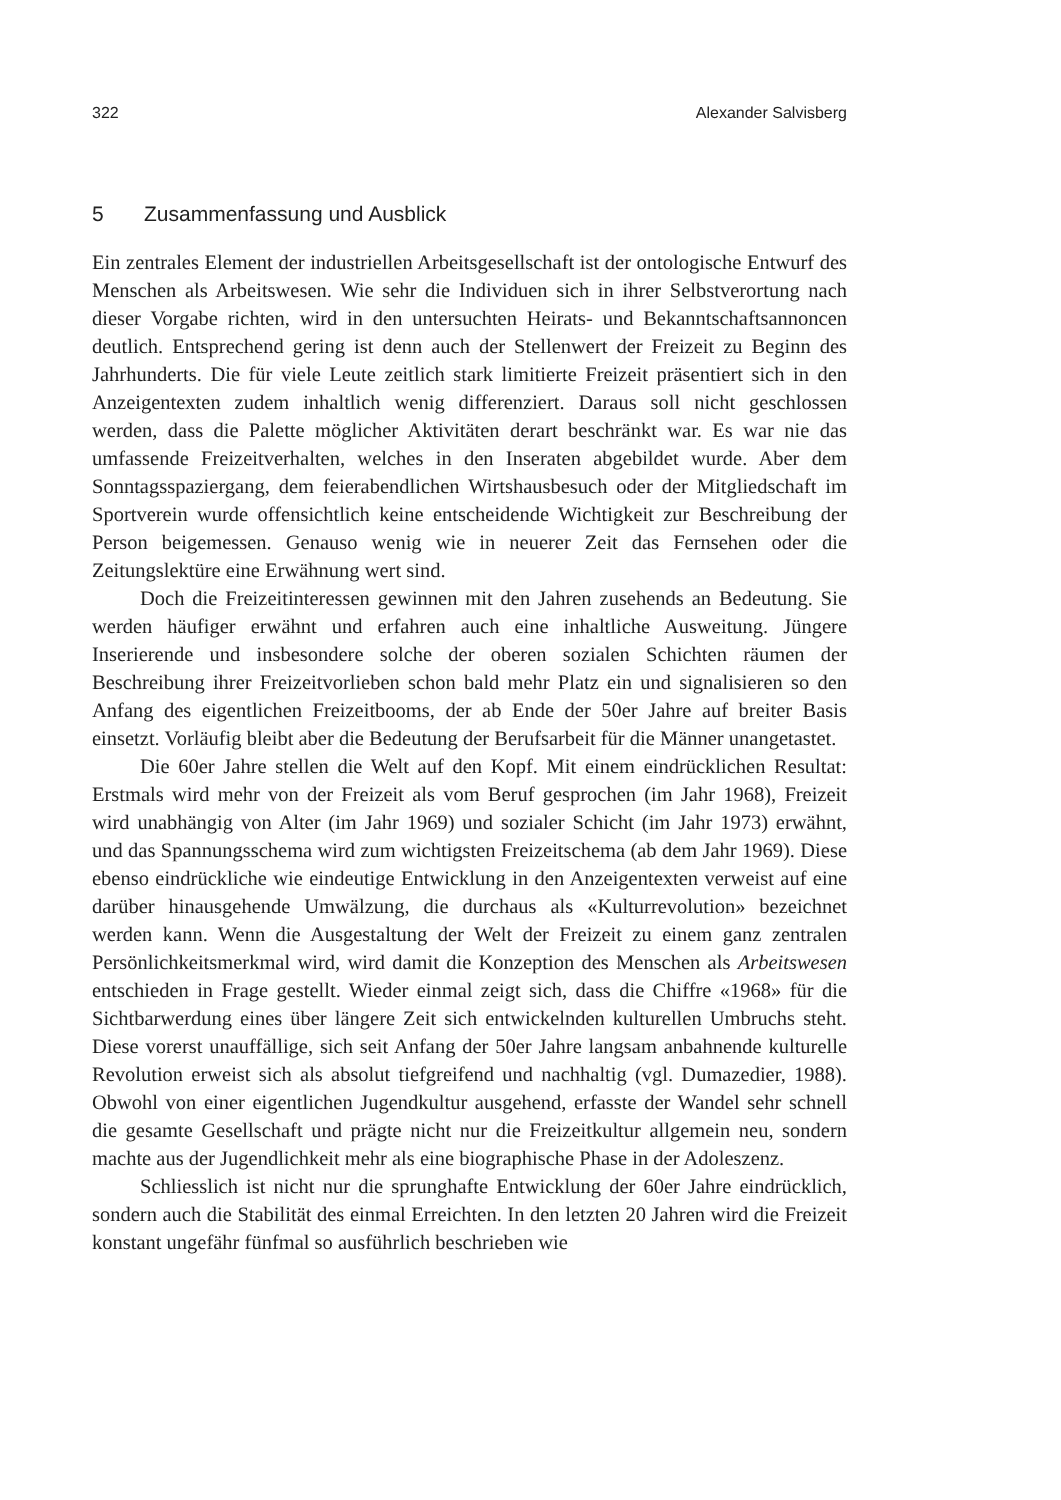322 Alexander Salvisberg
5 Zusammenfassung und Ausblick
Ein zentrales Element der industriellen Arbeitsgesellschaft ist der ontologische Entwurf des Menschen als Arbeitswesen. Wie sehr die Individuen sich in ihrer Selbstverortung nach dieser Vorgabe richten, wird in den untersuchten Heirats- und Bekanntschaftsannoncen deutlich. Entsprechend gering ist denn auch der Stellenwert der Freizeit zu Beginn des Jahrhunderts. Die für viele Leute zeitlich stark limitierte Freizeit präsentiert sich in den Anzeigentexten zudem inhaltlich wenig differenziert. Daraus soll nicht geschlossen werden, dass die Palette möglicher Aktivitäten derart beschränkt war. Es war nie das umfassende Freizeitverhalten, welches in den Inseraten abgebildet wurde. Aber dem Sonntagsspaziergang, dem feierabendlichen Wirtshausbesuch oder der Mitgliedschaft im Sportverein wurde offensichtlich keine entscheidende Wichtigkeit zur Beschreibung der Person beigemessen. Genauso wenig wie in neuerer Zeit das Fernsehen oder die Zeitungslektüre eine Erwähnung wert sind.
Doch die Freizeitinteressen gewinnen mit den Jahren zusehends an Bedeutung. Sie werden häufiger erwähnt und erfahren auch eine inhaltliche Ausweitung. Jüngere Inserierende und insbesondere solche der oberen sozialen Schichten räumen der Beschreibung ihrer Freizeitvorlieben schon bald mehr Platz ein und signalisieren so den Anfang des eigentlichen Freizeitbooms, der ab Ende der 50er Jahre auf breiter Basis einsetzt. Vorläufig bleibt aber die Bedeutung der Berufsarbeit für die Männer unangetastet.
Die 60er Jahre stellen die Welt auf den Kopf. Mit einem eindrücklichen Resultat: Erstmals wird mehr von der Freizeit als vom Beruf gesprochen (im Jahr 1968), Freizeit wird unabhängig von Alter (im Jahr 1969) und sozialer Schicht (im Jahr 1973) erwähnt, und das Spannungsschema wird zum wichtigsten Freizeitschema (ab dem Jahr 1969). Diese ebenso eindrückliche wie eindeutige Entwicklung in den Anzeigentexten verweist auf eine darüber hinausgehende Umwälzung, die durchaus als «Kulturrevolution» bezeichnet werden kann. Wenn die Ausgestaltung der Welt der Freizeit zu einem ganz zentralen Persönlichkeitsmerkmal wird, wird damit die Konzeption des Menschen als Arbeitswesen entschieden in Frage gestellt. Wieder einmal zeigt sich, dass die Chiffre «1968» für die Sichtbarwerdung eines über längere Zeit sich entwickelnden kulturellen Umbruchs steht. Diese vorerst unauffällige, sich seit Anfang der 50er Jahre langsam anbahnende kulturelle Revolution erweist sich als absolut tiefgreifend und nachhaltig (vgl. Dumazedier, 1988). Obwohl von einer eigentlichen Jugendkultur ausgehend, erfasste der Wandel sehr schnell die gesamte Gesellschaft und prägte nicht nur die Freizeitkultur allgemein neu, sondern machte aus der Jugendlichkeit mehr als eine biographische Phase in der Adoleszenz.
Schliesslich ist nicht nur die sprunghafte Entwicklung der 60er Jahre eindrücklich, sondern auch die Stabilität des einmal Erreichten. In den letzten 20 Jahren wird die Freizeit konstant ungefähr fünfmal so ausführlich beschrieben wie